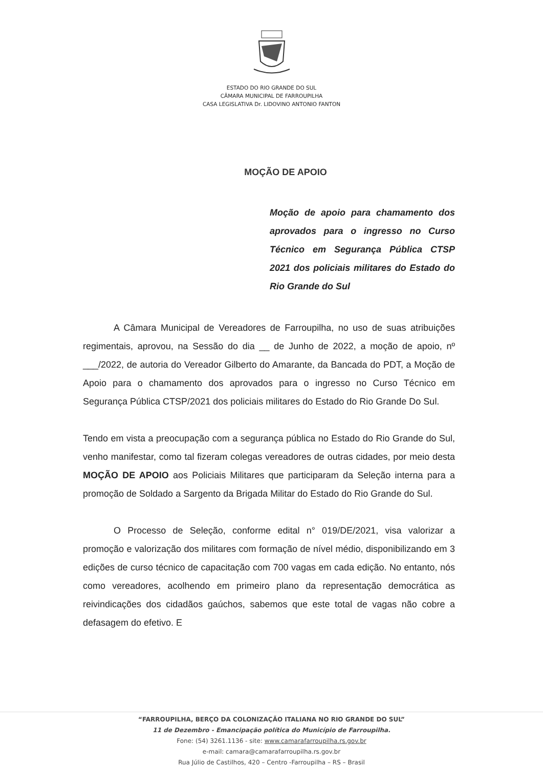ESTADO DO RIO GRANDE DO SUL
CÂMARA MUNICIPAL DE FARROUPILHA
CASA LEGISLATIVA Dr. LIDOVINO ANTONIO FANTON
MOÇÃO DE APOIO
Moção de apoio para chamamento dos aprovados para o ingresso no Curso Técnico em Segurança Pública CTSP 2021 dos policiais militares do Estado do Rio Grande do Sul
A Câmara Municipal de Vereadores de Farroupilha, no uso de suas atribuições regimentais, aprovou, na Sessão do dia __ de Junho de 2022, a moção de apoio, nº ___/2022, de autoria do Vereador Gilberto do Amarante, da Bancada do PDT, a Moção de Apoio para o chamamento dos aprovados para o ingresso no Curso Técnico em Segurança Pública CTSP/2021 dos policiais militares do Estado do Rio Grande Do Sul.
Tendo em vista a preocupação com a segurança pública no Estado do Rio Grande do Sul, venho manifestar, como tal fizeram colegas vereadores de outras cidades, por meio desta MOÇÃO DE APOIO aos Policiais Militares que participaram da Seleção interna para a promoção de Soldado a Sargento da Brigada Militar do Estado do Rio Grande do Sul.
O Processo de Seleção, conforme edital n° 019/DE/2021, visa valorizar a promoção e valorização dos militares com formação de nível médio, disponibilizando em 3 edições de curso técnico de capacitação com 700 vagas em cada edição. No entanto, nós como vereadores, acolhendo em primeiro plano da representação democrática as reivindicações dos cidadãos gaúchos, sabemos que este total de vagas não cobre a defasagem do efetivo. E
“FARROUPILHA, BERÇO DA COLONIZAÇÃO ITALIANA NO RIO GRANDE DO SUL”
11 de Dezembro - Emancipação política do Município de Farroupilha.
Fone: (54) 3261.1136 - site: www.camarafarroupilha.rs.gov.br
e-mail: camara@camarafarroupilha.rs.gov.br
Rua Júlio de Castilhos, 420 – Centro -Farroupilha – RS – Brasil